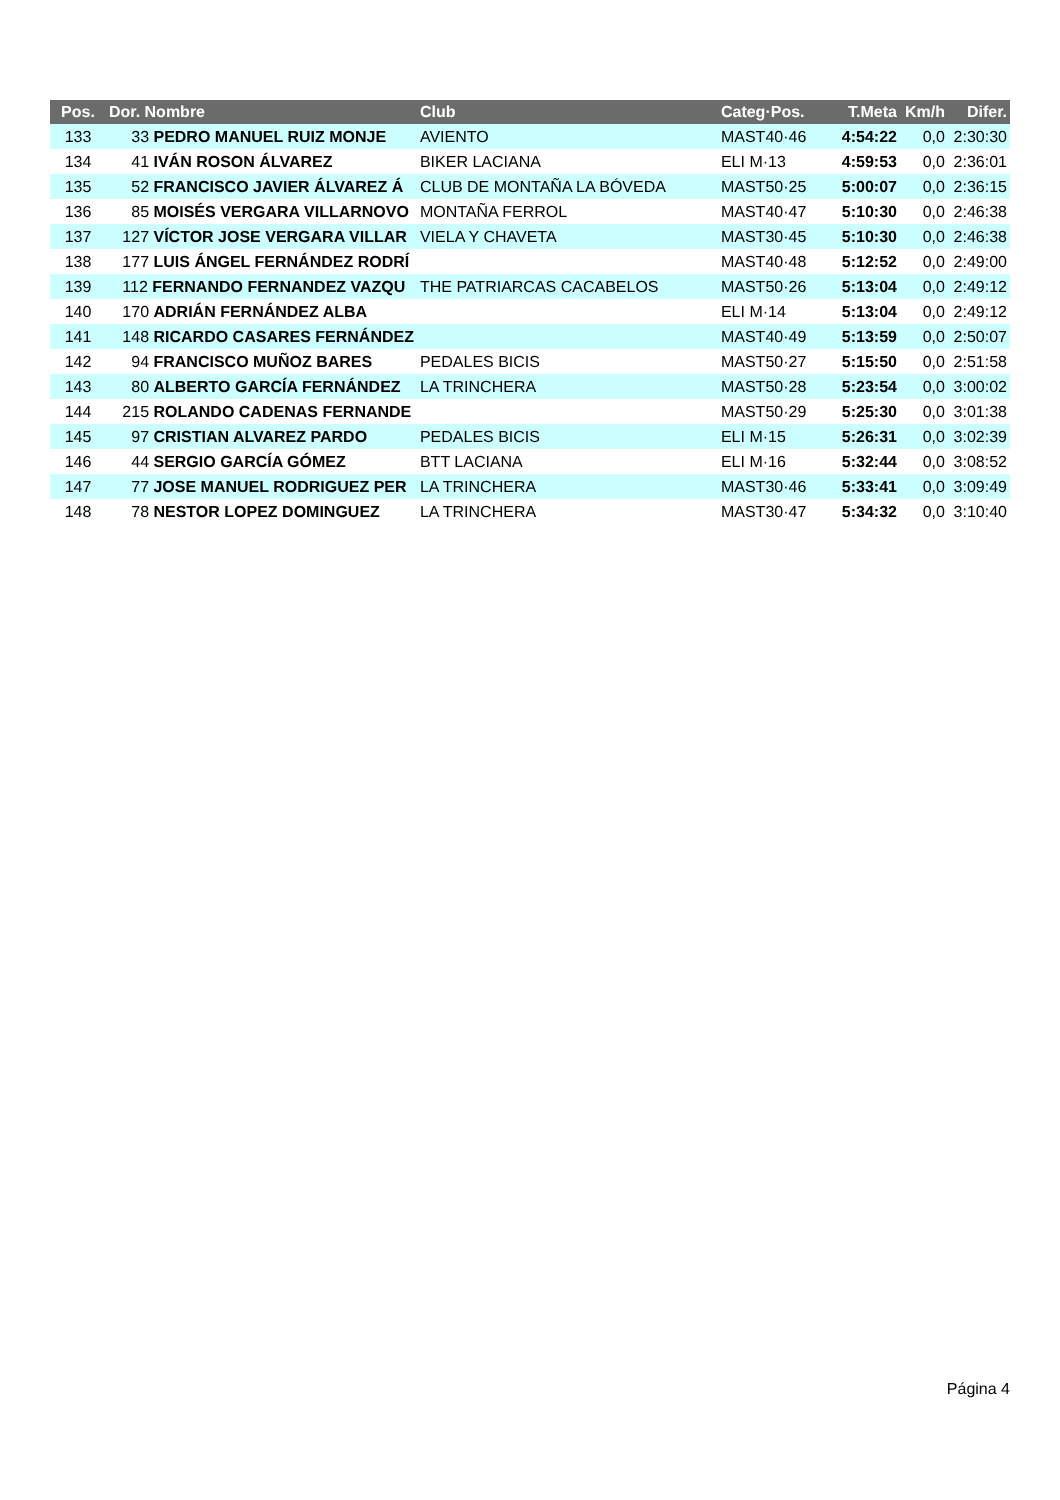| Pos. | Dor. Nombre | Club | Categ·Pos. | T.Meta | Km/h | Difer. |
| --- | --- | --- | --- | --- | --- | --- |
| 133 | 33 PEDRO MANUEL RUIZ MONJE | AVIENTO | MAST40·46 | 4:54:22 | 0,0 | 2:30:30 |
| 134 | 41 IVÁN ROSON ÁLVAREZ | BIKER LACIANA | ELI M·13 | 4:59:53 | 0,0 | 2:36:01 |
| 135 | 52 FRANCISCO JAVIER ÁLVAREZ Á | CLUB DE MONTAÑA LA BÓVEDA | MAST50·25 | 5:00:07 | 0,0 | 2:36:15 |
| 136 | 85 MOISÉS VERGARA VILLARNOVO | MONTAÑA FERROL | MAST40·47 | 5:10:30 | 0,0 | 2:46:38 |
| 137 | 127 VÍCTOR JOSE VERGARA VILLAR | VIELA Y CHAVETA | MAST30·45 | 5:10:30 | 0,0 | 2:46:38 |
| 138 | 177 LUIS ÁNGEL FERNÁNDEZ RODRÍ | | MAST40·48 | 5:12:52 | 0,0 | 2:49:00 |
| 139 | 112 FERNANDO FERNANDEZ VAZQU | THE PATRIARCAS CACABELOS | MAST50·26 | 5:13:04 | 0,0 | 2:49:12 |
| 140 | 170 ADRIÁN FERNÁNDEZ ALBA | | ELI M·14 | 5:13:04 | 0,0 | 2:49:12 |
| 141 | 148 RICARDO CASARES FERNÁNDEZ | | MAST40·49 | 5:13:59 | 0,0 | 2:50:07 |
| 142 | 94 FRANCISCO MUÑOZ BARES | PEDALES BICIS | MAST50·27 | 5:15:50 | 0,0 | 2:51:58 |
| 143 | 80 ALBERTO GARCÍA FERNÁNDEZ | LA TRINCHERA | MAST50·28 | 5:23:54 | 0,0 | 3:00:02 |
| 144 | 215 ROLANDO CADENAS FERNANDE | | MAST50·29 | 5:25:30 | 0,0 | 3:01:38 |
| 145 | 97 CRISTIAN ALVAREZ PARDO | PEDALES BICIS | ELI M·15 | 5:26:31 | 0,0 | 3:02:39 |
| 146 | 44 SERGIO GARCÍA GÓMEZ | BTT LACIANA | ELI M·16 | 5:32:44 | 0,0 | 3:08:52 |
| 147 | 77 JOSE MANUEL RODRIGUEZ PER | LA TRINCHERA | MAST30·46 | 5:33:41 | 0,0 | 3:09:49 |
| 148 | 78 NESTOR LOPEZ DOMINGUEZ | LA TRINCHERA | MAST30·47 | 5:34:32 | 0,0 | 3:10:40 |
Página 4